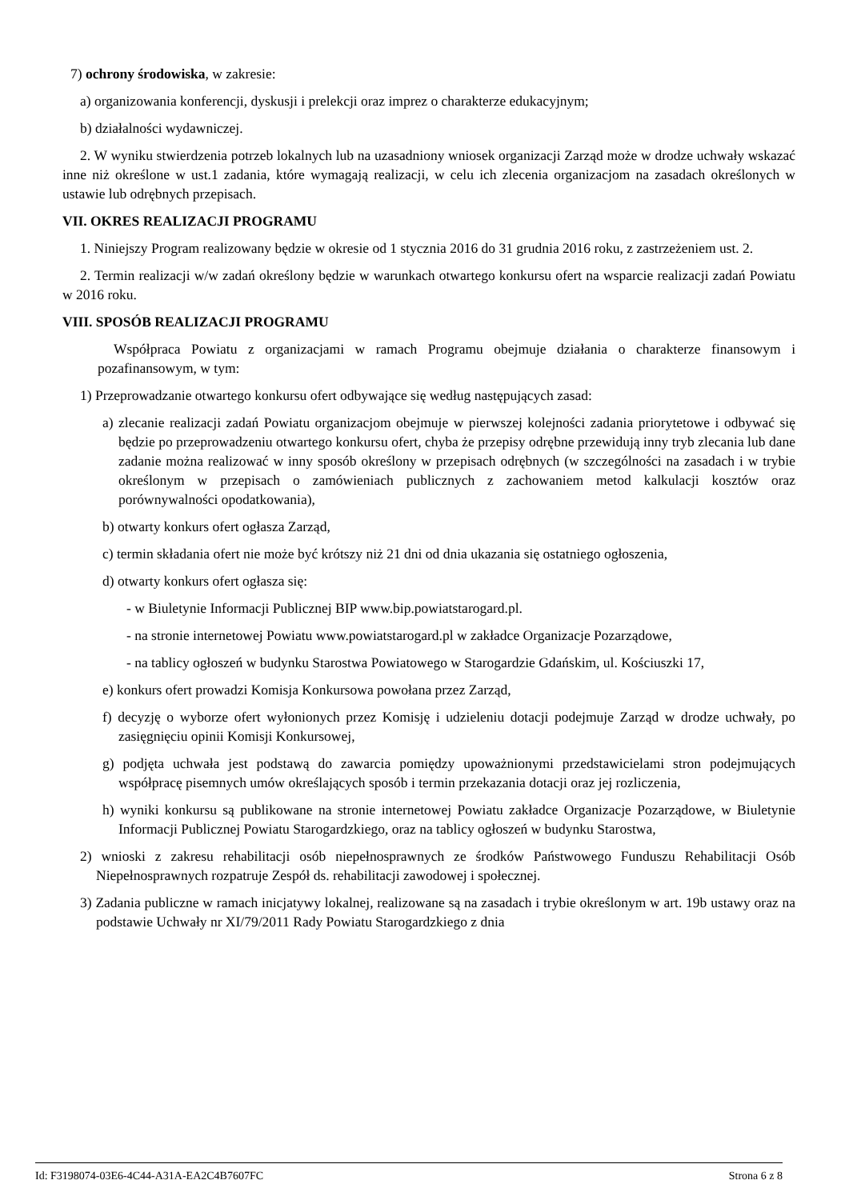7) ochrony środowiska, w zakresie:
a) organizowania konferencji, dyskusji i prelekcji oraz imprez o charakterze edukacyjnym;
b) działalności wydawniczej.
2. W wyniku stwierdzenia potrzeb lokalnych lub na uzasadniony wniosek organizacji Zarząd może w drodze uchwały wskazać inne niż określone w ust.1 zadania, które wymagają realizacji, w celu ich zlecenia organizacjom na zasadach określonych w ustawie lub odrębnych przepisach.
VII. OKRES REALIZACJI PROGRAMU
1. Niniejszy Program realizowany będzie w okresie od 1 stycznia 2016 do 31 grudnia 2016 roku, z zastrzeżeniem ust. 2.
2. Termin realizacji w/w zadań określony będzie w warunkach otwartego konkursu ofert na wsparcie realizacji zadań Powiatu w 2016 roku.
VIII. SPOSÓB REALIZACJI PROGRAMU
Współpraca Powiatu z organizacjami w ramach Programu obejmuje działania o charakterze finansowym i pozafinansowym, w tym:
1) Przeprowadzanie otwartego konkursu ofert odbywające się według następujących zasad:
a) zlecanie realizacji zadań Powiatu organizacjom obejmuje w pierwszej kolejności zadania priorytetowe i odbywać się będzie po przeprowadzeniu otwartego konkursu ofert, chyba że przepisy odrębne przewidują inny tryb zlecania lub dane zadanie można realizować w inny sposób określony w przepisach odrębnych (w szczególności na zasadach i w trybie określonym w przepisach o zamówieniach publicznych z zachowaniem metod kalkulacji kosztów oraz porównywalności opodatkowania),
b) otwarty konkurs ofert ogłasza Zarząd,
c) termin składania ofert nie może być krótszy niż 21 dni od dnia ukazania się ostatniego ogłoszenia,
d) otwarty konkurs ofert ogłasza się:
- w Biuletynie Informacji Publicznej BIP www.bip.powiatstarogard.pl.
- na stronie internetowej Powiatu www.powiatstarogard.pl w zakładce Organizacje Pozarządowe,
- na tablicy ogłoszeń w budynku Starostwa Powiatowego w Starogardzie Gdańskim, ul. Kościuszki 17,
e) konkurs ofert prowadzi Komisja Konkursowa powołana przez Zarząd,
f) decyzję o wyborze ofert wyłonionych przez Komisję i udzieleniu dotacji podejmuje Zarząd w drodze uchwały, po zasięgnięciu opinii Komisji Konkursowej,
g) podjęta uchwała jest podstawą do zawarcia pomiędzy upoważnionymi przedstawicielami stron podejmujących współpracę pisemnych umów określających sposób i termin przekazania dotacji oraz jej rozliczenia,
h) wyniki konkursu są publikowane na stronie internetowej Powiatu zakładce Organizacje Pozarządowe, w Biuletynie Informacji Publicznej Powiatu Starogardzkiego, oraz na tablicy ogłoszeń w budynku Starostwa,
2) wnioski z zakresu rehabilitacji osób niepełnosprawnych ze środków Państwowego Funduszu Rehabilitacji Osób Niepełnosprawnych rozpatruje Zespół ds. rehabilitacji zawodowej i społecznej.
3) Zadania publiczne w ramach inicjatywy lokalnej, realizowane są na zasadach i trybie określonym w art. 19b ustawy oraz na podstawie Uchwały nr XI/79/2011 Rady Powiatu Starogardzkiego z dnia
Id: F3198074-03E6-4C44-A31A-EA2C4B7607FC Strona 6 z 8